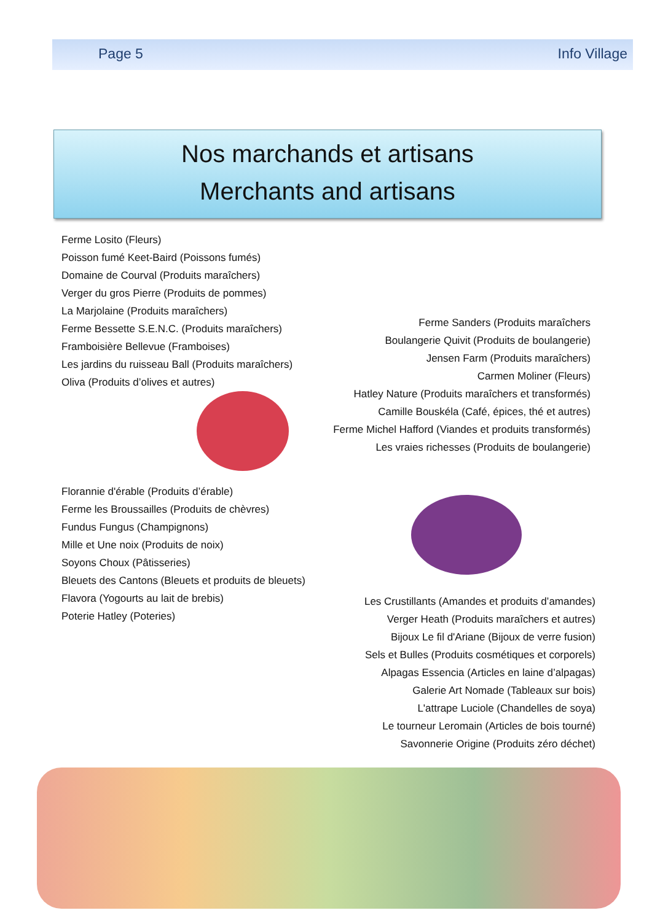Page 5 Info Village
Nos marchands et artisans
Merchants and artisans
Ferme Losito (Fleurs)
Poisson fumé Keet-Baird (Poissons fumés)
Domaine de Courval (Produits maraîchers)
Verger du gros Pierre (Produits de pommes)
La Marjolaine (Produits maraîchers)
Ferme Bessette S.E.N.C. (Produits maraîchers)
Framboisière Bellevue (Framboises)
Les jardins du ruisseau Ball (Produits maraîchers)
Oliva (Produits d’olives et autres)
Ferme Sanders (Produits maraîchers
Boulangerie Quivit (Produits de boulangerie)
Jensen Farm (Produits maraîchers)
Carmen Moliner (Fleurs)
Hatley Nature (Produits maraîchers et transformés)
Camille Bouskéla (Café, épices, thé et autres)
Ferme Michel Hafford (Viandes et produits transformés)
Les vraies richesses (Produits de boulangerie)
Florannie d'érable (Produits d’érable)
Ferme les Broussailles (Produits de chèvres)
Fundus Fungus (Champignons)
Mille et Une noix (Produits de noix)
Soyons Choux (Pâtisseries)
Bleuets des Cantons (Bleuets et produits de bleuets)
Flavora (Yogourts au lait de brebis)
Poterie Hatley (Poteries)
Les Crustillants (Amandes et produits d’amandes)
Verger Heath (Produits maraîchers et autres)
Bijoux Le fil d'Ariane (Bijoux de verre fusion)
Sels et Bulles (Produits cosmétiques et corporels)
Alpagas Essencia (Articles en laine d’alpagas)
Galerie Art Nomade (Tableaux sur bois)
L'attrape Luciole (Chandelles de soya)
Le tourneur Leromain (Articles de bois tourné)
Savonnerie Origine (Produits zéro déchet)